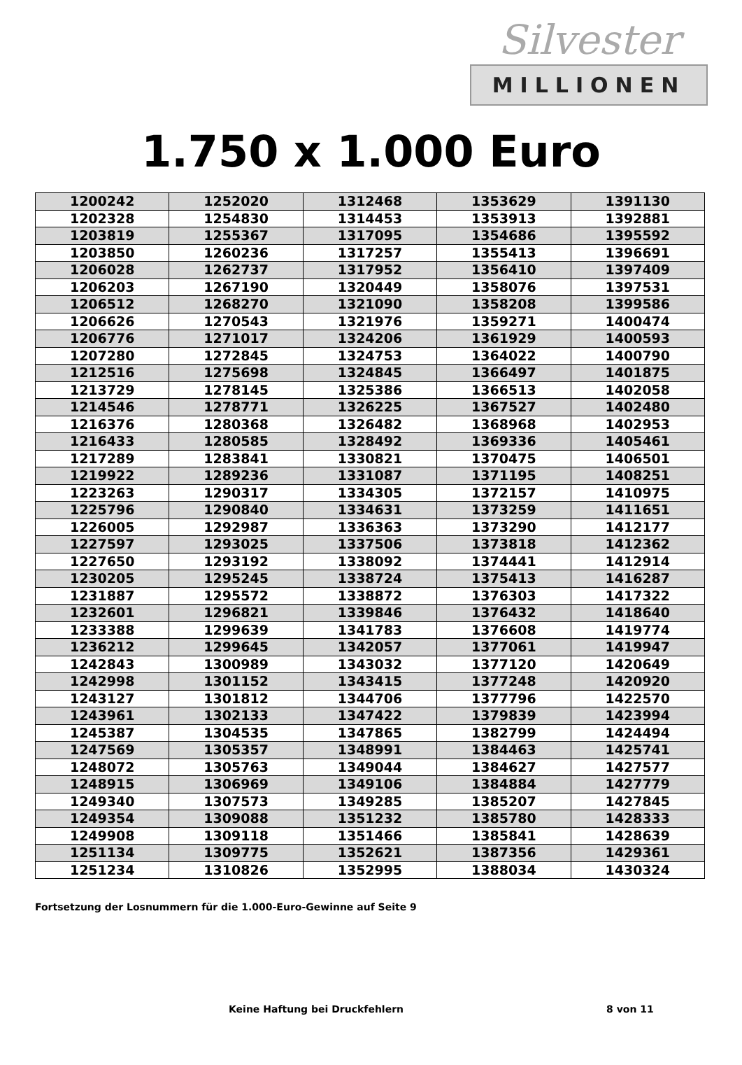Silvester
MILLIONEN
1.750 x 1.000 Euro
| 1200242 | 1252020 | 1312468 | 1353629 | 1391130 |
| 1202328 | 1254830 | 1314453 | 1353913 | 1392881 |
| 1203819 | 1255367 | 1317095 | 1354686 | 1395592 |
| 1203850 | 1260236 | 1317257 | 1355413 | 1396691 |
| 1206028 | 1262737 | 1317952 | 1356410 | 1397409 |
| 1206203 | 1267190 | 1320449 | 1358076 | 1397531 |
| 1206512 | 1268270 | 1321090 | 1358208 | 1399586 |
| 1206626 | 1270543 | 1321976 | 1359271 | 1400474 |
| 1206776 | 1271017 | 1324206 | 1361929 | 1400593 |
| 1207280 | 1272845 | 1324753 | 1364022 | 1400790 |
| 1212516 | 1275698 | 1324845 | 1366497 | 1401875 |
| 1213729 | 1278145 | 1325386 | 1366513 | 1402058 |
| 1214546 | 1278771 | 1326225 | 1367527 | 1402480 |
| 1216376 | 1280368 | 1326482 | 1368968 | 1402953 |
| 1216433 | 1280585 | 1328492 | 1369336 | 1405461 |
| 1217289 | 1283841 | 1330821 | 1370475 | 1406501 |
| 1219922 | 1289236 | 1331087 | 1371195 | 1408251 |
| 1223263 | 1290317 | 1334305 | 1372157 | 1410975 |
| 1225796 | 1290840 | 1334631 | 1373259 | 1411651 |
| 1226005 | 1292987 | 1336363 | 1373290 | 1412177 |
| 1227597 | 1293025 | 1337506 | 1373818 | 1412362 |
| 1227650 | 1293192 | 1338092 | 1374441 | 1412914 |
| 1230205 | 1295245 | 1338724 | 1375413 | 1416287 |
| 1231887 | 1295572 | 1338872 | 1376303 | 1417322 |
| 1232601 | 1296821 | 1339846 | 1376432 | 1418640 |
| 1233388 | 1299639 | 1341783 | 1376608 | 1419774 |
| 1236212 | 1299645 | 1342057 | 1377061 | 1419947 |
| 1242843 | 1300989 | 1343032 | 1377120 | 1420649 |
| 1242998 | 1301152 | 1343415 | 1377248 | 1420920 |
| 1243127 | 1301812 | 1344706 | 1377796 | 1422570 |
| 1243961 | 1302133 | 1347422 | 1379839 | 1423994 |
| 1245387 | 1304535 | 1347865 | 1382799 | 1424494 |
| 1247569 | 1305357 | 1348991 | 1384463 | 1425741 |
| 1248072 | 1305763 | 1349044 | 1384627 | 1427577 |
| 1248915 | 1306969 | 1349106 | 1384884 | 1427779 |
| 1249340 | 1307573 | 1349285 | 1385207 | 1427845 |
| 1249354 | 1309088 | 1351232 | 1385780 | 1428333 |
| 1249908 | 1309118 | 1351466 | 1385841 | 1428639 |
| 1251134 | 1309775 | 1352621 | 1387356 | 1429361 |
| 1251234 | 1310826 | 1352995 | 1388034 | 1430324 |
Fortsetzung der Losnummern für die 1.000-Euro-Gewinne auf Seite 9
Keine Haftung bei Druckfehlern 8 von 11